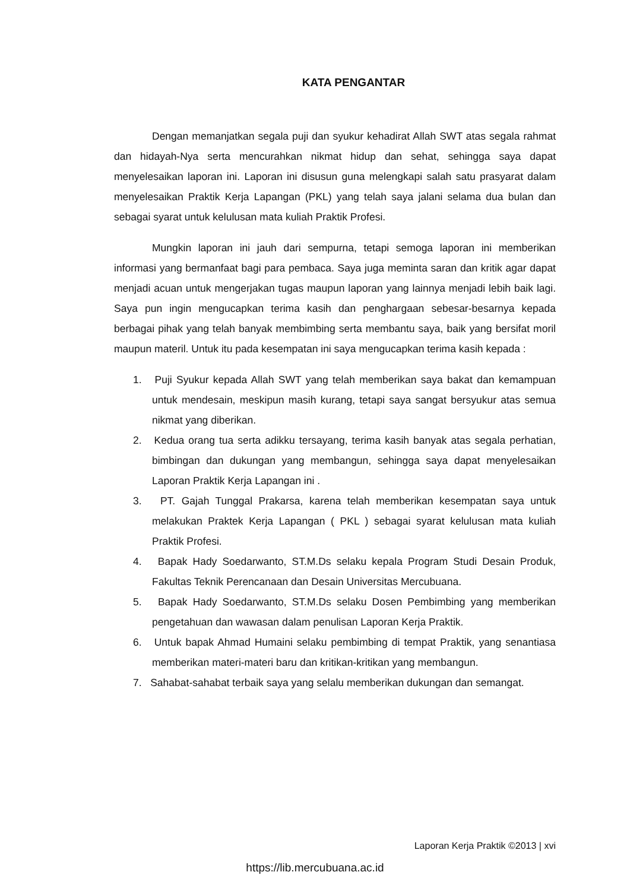KATA PENGANTAR
Dengan memanjatkan segala puji dan syukur kehadirat Allah SWT atas segala rahmat dan hidayah-Nya serta mencurahkan nikmat hidup dan sehat, sehingga saya dapat menyelesaikan laporan ini. Laporan ini disusun guna melengkapi salah satu prasyarat dalam menyelesaikan Praktik Kerja Lapangan (PKL) yang telah saya jalani selama dua bulan dan sebagai syarat untuk kelulusan mata kuliah Praktik Profesi.
Mungkin laporan ini jauh dari sempurna, tetapi semoga laporan ini memberikan informasi yang bermanfaat bagi para pembaca. Saya juga meminta saran dan kritik agar dapat menjadi acuan untuk mengerjakan tugas maupun laporan yang lainnya menjadi lebih baik lagi. Saya pun ingin mengucapkan terima kasih dan penghargaan sebesar-besarnya kepada berbagai pihak yang telah banyak membimbing serta membantu saya, baik yang bersifat moril maupun materil. Untuk itu pada kesempatan ini saya mengucapkan terima kasih kepada :
1. Puji Syukur kepada Allah SWT yang telah memberikan saya bakat dan kemampuan untuk mendesain, meskipun masih kurang, tetapi saya sangat bersyukur atas semua nikmat yang diberikan.
2. Kedua orang tua serta adikku tersayang, terima kasih banyak atas segala perhatian, bimbingan dan dukungan yang membangun, sehingga saya dapat menyelesaikan Laporan Praktik Kerja Lapangan ini .
3. PT. Gajah Tunggal Prakarsa, karena telah memberikan kesempatan saya untuk melakukan Praktek Kerja Lapangan ( PKL ) sebagai syarat kelulusan mata kuliah Praktik Profesi.
4. Bapak Hady Soedarwanto, ST.M.Ds selaku kepala Program Studi Desain Produk, Fakultas Teknik Perencanaan dan Desain Universitas Mercubuana.
5. Bapak Hady Soedarwanto, ST.M.Ds selaku Dosen Pembimbing yang memberikan pengetahuan dan wawasan dalam penulisan Laporan Kerja Praktik.
6. Untuk bapak Ahmad Humaini selaku pembimbing di tempat Praktik, yang senantiasa memberikan materi-materi baru dan kritikan-kritikan yang membangun.
7. Sahabat-sahabat terbaik saya yang selalu memberikan dukungan dan semangat.
Laporan Kerja Praktik ©2013 | xvi
https://lib.mercubuana.ac.id